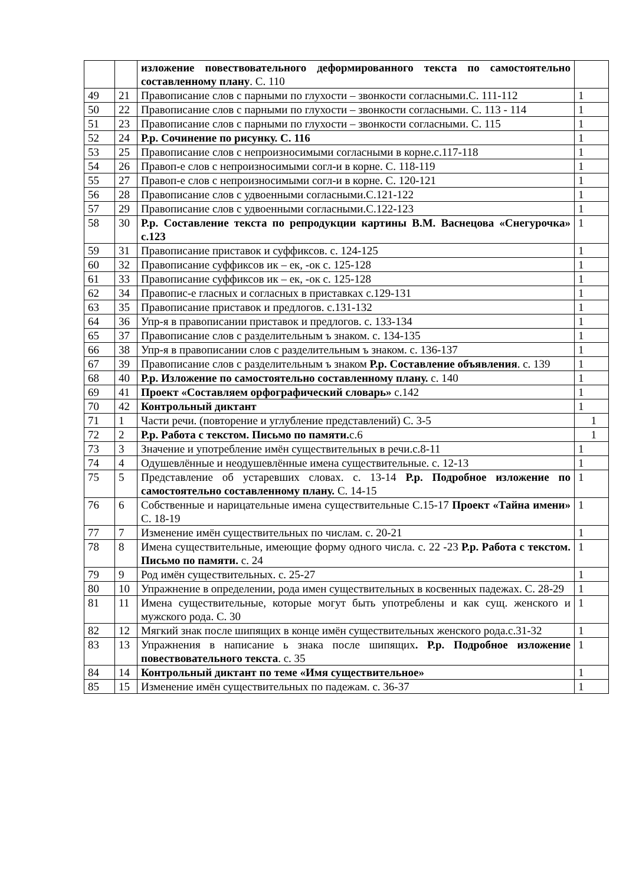| | | изложение повествовательного деформированного текста по самостоятельно составленному плану . С. 110 | |
| 49 | 21 | Правописание слов с парными по глухости – звонкости согласными.С. 111-112 | 1 |
| 50 | 22 | Правописание слов с парными по глухости – звонкости согласными. С. 113 - 114 | 1 |
| 51 | 23 | Правописание слов с парными по глухости – звонкости согласными. С. 115 | 1 |
| 52 | 24 | Р.р. Сочинение по рисунку. С. 116 | 1 |
| 53 | 25 | Правописание слов с непроизносимыми согласными в корне.с.117-118 | 1 |
| 54 | 26 | Правоп-е слов с непроизносимыми согл-и в корне. С. 118-119 | 1 |
| 55 | 27 | Правоп-е слов с непроизносимыми согл-и в корне. С. 120-121 | 1 |
| 56 | 28 | Правописание слов с удвоенными согласными.С.121-122 | 1 |
| 57 | 29 | Правописание слов с удвоенными согласными.С.122-123 | 1 |
| 58 | 30 | Р.р. Составление текста по репродукции картины В.М. Васнецова «Снегурочка» с.123 | 1 |
| 59 | 31 | Правописание приставок и суффиксов. с. 124-125 | 1 |
| 60 | 32 | Правописание суффиксов ик – ек, -ок с. 125-128 | 1 |
| 61 | 33 | Правописание суффиксов ик – ек, -ок с. 125-128 | 1 |
| 62 | 34 | Правопис-е гласных и согласных в приставках с.129-131 | 1 |
| 63 | 35 | Правописание приставок и предлогов. с.131-132 | 1 |
| 64 | 36 | Упр-я в правописании приставок и предлогов. с. 133-134 | 1 |
| 65 | 37 | Правописание слов с разделительным ъ знаком. с. 134-135 | 1 |
| 66 | 38 | Упр-я в правописании слов с разделительным ъ знаком. с. 136-137 | 1 |
| 67 | 39 | Правописание слов с разделительным ъ знаком Р.р. Составление объявления . с. 139 | 1 |
| 68 | 40 | Р.р. Изложение по самостоятельно составленному плану. с. 140 | 1 |
| 69 | 41 | Проект «Составляем орфографический словарь» с.142 | 1 |
| 70 | 42 | Контрольный диктант | 1 |
| 71 | 1 | Части речи. (повторение и углубление представлений) С. 3-5 | 1 |
| 72 | 2 | Р.р. Работа с текстом. Письмо по памяти. с.6 | 1 |
| 73 | 3 | Значение и употребление имён существительных в речи.с.8-11 | 1 |
| 74 | 4 | Одушевлённые и неодушевлённые имена существительные. с. 12-13 | 1 |
| 75 | 5 | Представление об устаревших словах. с. 13-14 Р.р. Подробное изложение по самостоятельно составленному плану. С. 14-15 | 1 |
| 76 | 6 | Собственные и нарицательные имена существительные С.15-17 Проект «Тайна имени» С. 18-19 | 1 |
| 77 | 7 | Изменение имён существительных по числам. с. 20-21 | 1 |
| 78 | 8 | Имена существительные, имеющие форму одного числа. с. 22 -23 Р.р. Работа с текстом. Письмо по памяти. с. 24 | 1 |
| 79 | 9 | Род имён существительных. с. 25-27 | 1 |
| 80 | 10 | Упражнение в определении, рода имен существительных в косвенных падежах. С. 28-29 | 1 |
| 81 | 11 | Имена существительные, которые могут быть употреблены и как сущ. женского и мужского рода. С. 30 | 1 |
| 82 | 12 | Мягкий знак после шипящих в конце имён существительных женского рода.с.31-32 | 1 |
| 83 | 13 | Упражнения в написание ь знака после шипящих . Р.р. Подробное изложение повествовательного текста . с. 35 | 1 |
| 84 | 14 | Контрольный диктант по теме «Имя существительное» | 1 |
| 85 | 15 | Изменение имён существительных по падежам. с. 36-37 | 1 |